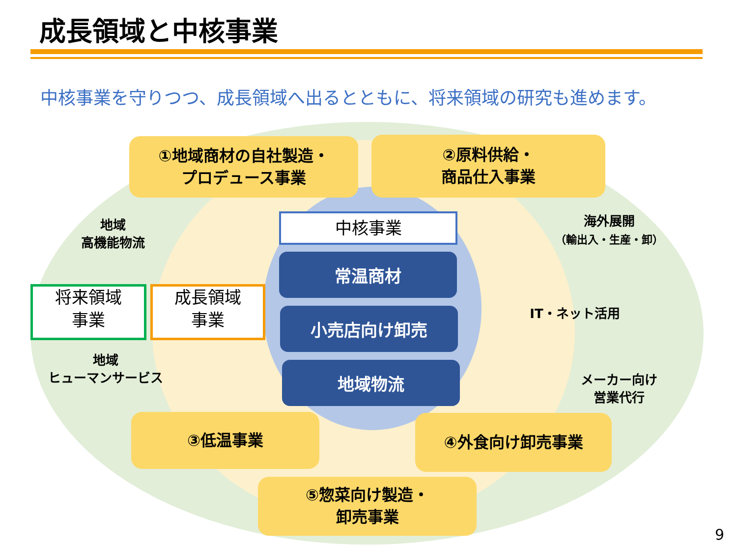成長領域と中核事業
中核事業を守りつつ、成長領域へ出るとともに、将来領域の研究も進めます。
①地域商材の自社製造・
プロデュース事業
②原料供給・
商品仕入事業
中核事業
常温商材
小売店向け卸売
地域物流
地域
高機能物流
将来領域
事業
成長領域
事業
地域
ヒューマンサービス
海外展開
（輸出入・生産・卸）
IT・ネット活用
メーカー向け
営業代行
③低温事業 ④外食向け卸売事業
⑤惣菜向け製造・
卸売事業
9